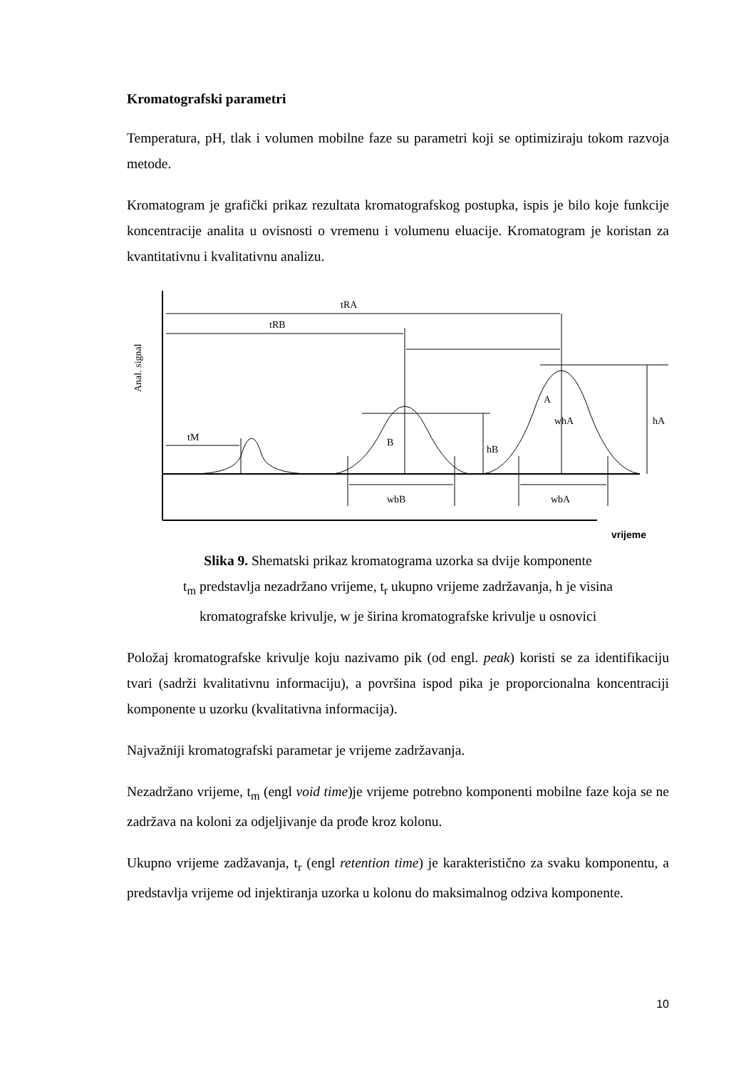Kromatografski parametri
Temperatura, pH, tlak i volumen mobilne faze su parametri koji se optimiziraju tokom razvoja metode.
Kromatogram je grafički prikaz rezultata kromatografskog postupka, ispis je bilo koje funkcije koncentracije analita u ovisnosti o vremenu i volumenu eluacije. Kromatogram je koristan za kvantitativnu i kvalitativnu analizu.
Anal. signal
tM
hB
B
wbB
hA
A
whA
wbA
tRA
tRB
vrijeme
Slika 9. Shematski prikaz kromatograma uzorka sa dvije komponente
t<sub>m</sub> predstavlja nezadržano vrijeme, t<sub>r</sub> ukupno vrijeme zadržavanja, h je visina
kromatografske krivulje, w je širina kromatografske krivulje u osnovici
Položaj kromatografske krivulje koju nazivamo pik (od engl. peak) koristi se za identifikaciju tvari (sadrži kvalitativnu informaciju), a površina ispod pika je proporcionalna koncentraciji komponente u uzorku (kvalitativna informacija).
Najvažniji kromatografski parametar je vrijeme zadržavanja.
Nezadržano vrijeme, t<sub>m</sub> (engl void time)je vrijeme potrebno komponenti mobilne faze koja se ne zadržava na koloni za odjeljivanje da prođe kroz kolonu.
Ukupno vrijeme zadžavanja, t<sub>r</sub> (engl retention time) je karakteristično za svaku komponentu, a predstavlja vrijeme od injektiranja uzorka u kolonu do maksimalnog odziva komponente.
10